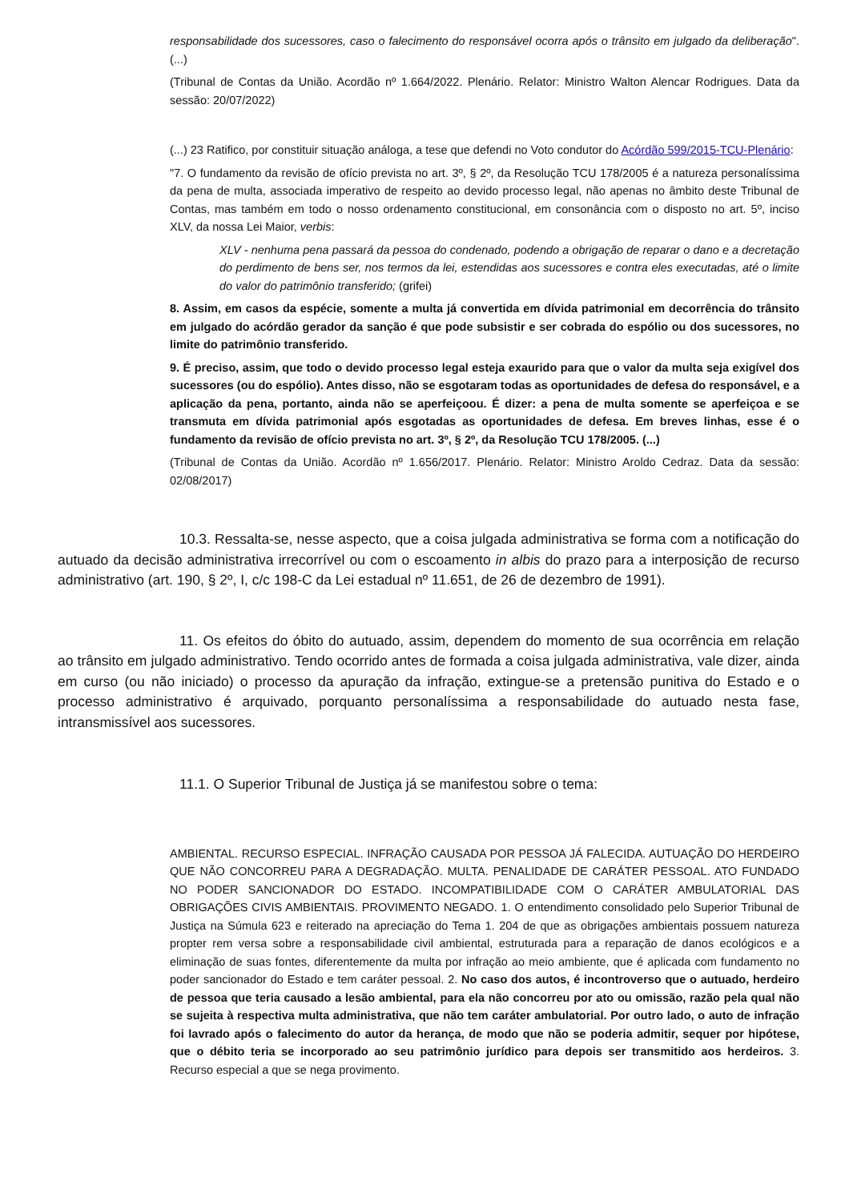responsabilidade dos sucessores, caso o falecimento do responsável ocorra após o trânsito em julgado da deliberação". (...)
(Tribunal de Contas da União. Acordão nº 1.664/2022. Plenário. Relator: Ministro Walton Alencar Rodrigues. Data da sessão: 20/07/2022)
(...) 23 Ratifico, por constituir situação análoga, a tese que defendi no Voto condutor do Acórdão 599/2015-TCU-Plenário:
"7. O fundamento da revisão de ofício prevista no art. 3º, § 2º, da Resolução TCU 178/2005 é a natureza personalíssima da pena de multa, associada imperativo de respeito ao devido processo legal, não apenas no âmbito deste Tribunal de Contas, mas também em todo o nosso ordenamento constitucional, em consonância com o disposto no art. 5º, inciso XLV, da nossa Lei Maior, verbis:
XLV - nenhuma pena passará da pessoa do condenado, podendo a obrigação de reparar o dano e a decretação do perdimento de bens ser, nos termos da lei, estendidas aos sucessores e contra eles executadas, até o limite do valor do patrimônio transferido; (grifei)
8. Assim, em casos da espécie, somente a multa já convertida em dívida patrimonial em decorrência do trânsito em julgado do acórdão gerador da sanção é que pode subsistir e ser cobrada do espólio ou dos sucessores, no limite do patrimônio transferido.
9. É preciso, assim, que todo o devido processo legal esteja exaurido para que o valor da multa seja exigível dos sucessores (ou do espólio). Antes disso, não se esgotaram todas as oportunidades de defesa do responsável, e a aplicação da pena, portanto, ainda não se aperfeiçoou. É dizer: a pena de multa somente se aperfeiçoa e se transmuta em dívida patrimonial após esgotadas as oportunidades de defesa. Em breves linhas, esse é o fundamento da revisão de ofício prevista no art. 3º, § 2º, da Resolução TCU 178/2005. (...)
(Tribunal de Contas da União. Acordão nº 1.656/2017. Plenário. Relator: Ministro Aroldo Cedraz. Data da sessão: 02/08/2017)
10.3. Ressalta-se, nesse aspecto, que a coisa julgada administrativa se forma com a notificação do autuado da decisão administrativa irrecorrível ou com o escoamento in albis do prazo para a interposição de recurso administrativo (art. 190, § 2º, I, c/c 198-C da Lei estadual nº 11.651, de 26 de dezembro de 1991).
11. Os efeitos do óbito do autuado, assim, dependem do momento de sua ocorrência em relação ao trânsito em julgado administrativo. Tendo ocorrido antes de formada a coisa julgada administrativa, vale dizer, ainda em curso (ou não iniciado) o processo da apuração da infração, extingue-se a pretensão punitiva do Estado e o processo administrativo é arquivado, porquanto personalíssima a responsabilidade do autuado nesta fase, intransmissível aos sucessores.
11.1. O Superior Tribunal de Justiça já se manifestou sobre o tema:
AMBIENTAL. RECURSO ESPECIAL. INFRAÇÃO CAUSADA POR PESSOA JÁ FALECIDA. AUTUAÇÃO DO HERDEIRO QUE NÃO CONCORREU PARA A DEGRADAÇÃO. MULTA. PENALIDADE DE CARÁTER PESSOAL. ATO FUNDADO NO PODER SANCIONADOR DO ESTADO. INCOMPATIBILIDADE COM O CARÁTER AMBULATORIAL DAS OBRIGAÇÕES CIVIS AMBIENTAIS. PROVIMENTO NEGADO. 1. O entendimento consolidado pelo Superior Tribunal de Justiça na Súmula 623 e reiterado na apreciação do Tema 1. 204 de que as obrigações ambientais possuem natureza propter rem versa sobre a responsabilidade civil ambiental, estruturada para a reparação de danos ecológicos e a eliminação de suas fontes, diferentemente da multa por infração ao meio ambiente, que é aplicada com fundamento no poder sancionador do Estado e tem caráter pessoal. 2. No caso dos autos, é incontroverso que o autuado, herdeiro de pessoa que teria causado a lesão ambiental, para ela não concorreu por ato ou omissão, razão pela qual não se sujeita à respectiva multa administrativa, que não tem caráter ambulatorial. Por outro lado, o auto de infração foi lavrado após o falecimento do autor da herança, de modo que não se poderia admitir, sequer por hipótese, que o débito teria se incorporado ao seu patrimônio jurídico para depois ser transmitido aos herdeiros. 3. Recurso especial a que se nega provimento.